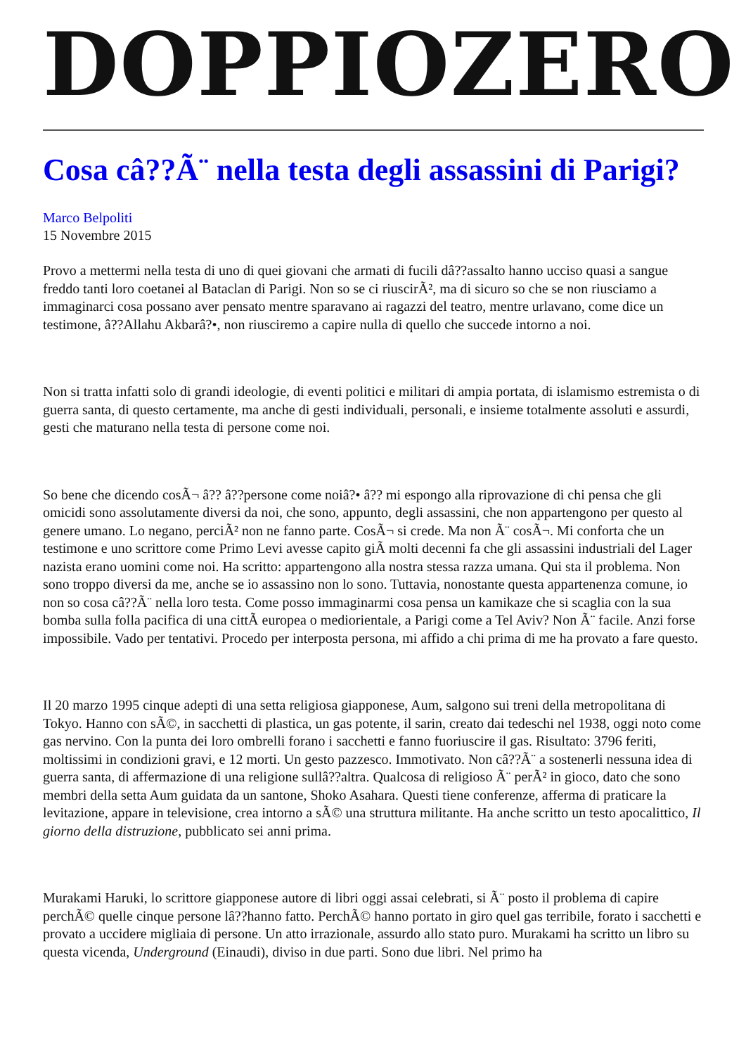DOPPIOZERO
Cosa câ??Ã¨ nella testa degli assassini di Parigi?
Marco Belpoliti
15 Novembre 2015
Provo a mettermi nella testa di uno di quei giovani che armati di fucili dâ??assalto hanno ucciso quasi a sangue freddo tanti loro coetanei al Bataclan di Parigi. Non so se ci riuscirÃ², ma di sicuro so che se non riusciamo a immaginarci cosa possano aver pensato mentre sparavano ai ragazzi del teatro, mentre urlavano, come dice un testimone, â??Allahu Akbarâ?•, non riusciremo a capire nulla di quello che succede intorno a noi.
Non si tratta infatti solo di grandi ideologie, di eventi politici e militari di ampia portata, di islamismo estremista o di guerra santa, di questo certamente, ma anche di gesti individuali, personali, e insieme totalmente assoluti e assurdi, gesti che maturano nella testa di persone come noi.
So bene che dicendo cosÃ¬ â?? â??persone come noiâ?• â?? mi espongo alla riprovazione di chi pensa che gli omicidi sono assolutamente diversi da noi, che sono, appunto, degli assassini, che non appartengono per questo al genere umano. Lo negano, perciÃ² non ne fanno parte. CosÃ¬ si crede. Ma non Ã¨ cosÃ¬. Mi conforta che un testimone e uno scrittore come Primo Levi avesse capito giÃ molti decenni fa che gli assassini industriali del Lager nazista erano uomini come noi. Ha scritto: appartengono alla nostra stessa razza umana. Qui sta il problema. Non sono troppo diversi da me, anche se io assassino non lo sono. Tuttavia, nonostante questa appartenenza comune, io non so cosa câ??Ã¨ nella loro testa. Come posso immaginarmi cosa pensa un kamikaze che si scaglia con la sua bomba sulla folla pacifica di una cittÃ europea o mediorientale, a Parigi come a Tel Aviv? Non Ã¨ facile. Anzi forse impossibile. Vado per tentativi. Procedo per interposta persona, mi affido a chi prima di me ha provato a fare questo.
Il 20 marzo 1995 cinque adepti di una setta religiosa giapponese, Aum, salgono sui treni della metropolitana di Tokyo. Hanno con sÃ©, in sacchetti di plastica, un gas potente, il sarin, creato dai tedeschi nel 1938, oggi noto come gas nervino. Con la punta dei loro ombrelli forano i sacchetti e fanno fuoriuscire il gas. Risultato: 3796 feriti, moltissimi in condizioni gravi, e 12 morti. Un gesto pazzesco. Immotivato. Non câ??Ã¨ a sostenerli nessuna idea di guerra santa, di affermazione di una religione sullâ??altra. Qualcosa di religioso Ã¨ perÃ² in gioco, dato che sono membri della setta Aum guidata da un santone, Shoko Asahara. Questi tiene conferenze, afferma di praticare la levitazione, appare in televisione, crea intorno a sÃ© una struttura militante. Ha anche scritto un testo apocalittico, Il giorno della distruzione, pubblicato sei anni prima.
Murakami Haruki, lo scrittore giapponese autore di libri oggi assai celebrati, si Ã¨ posto il problema di capire perchÃ© quelle cinque persone lâ??hanno fatto. PerchÃ© hanno portato in giro quel gas terribile, forato i sacchetti e provato a uccidere migliaia di persone. Un atto irrazionale, assurdo allo stato puro. Murakami ha scritto un libro su questa vicenda, Underground (Einaudi), diviso in due parti. Sono due libri. Nel primo ha